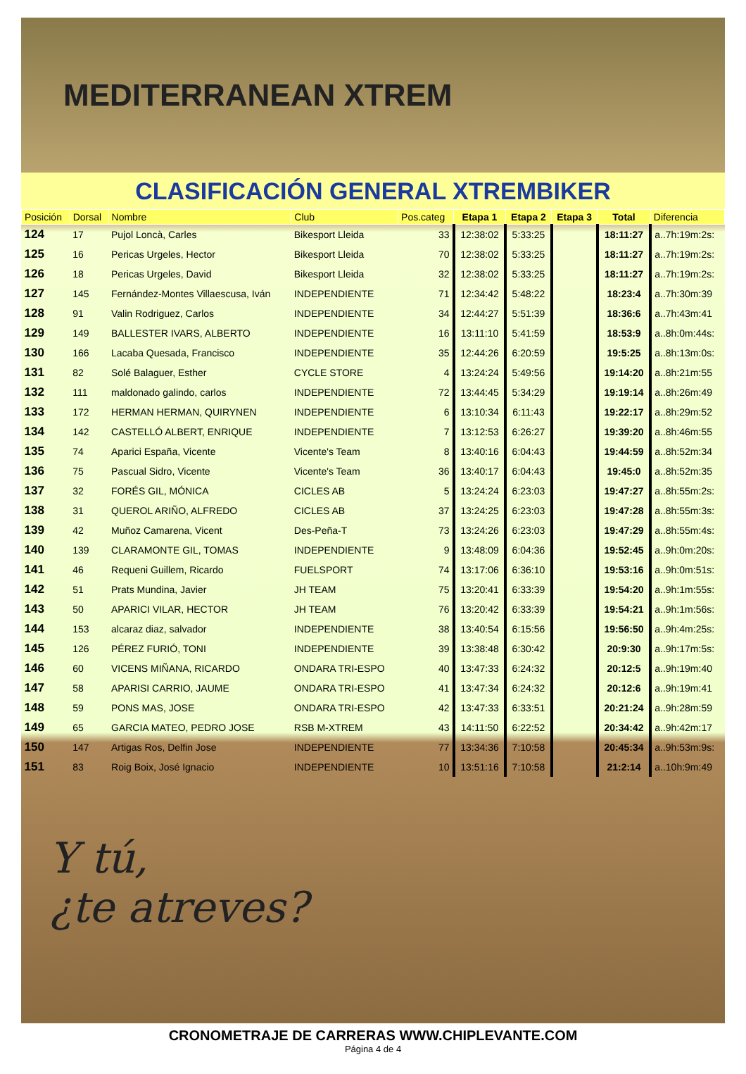MEDITERRANEAN XTREM
CLASIFICACIÓN GENERAL XTREMBIKER
| Posición | Dorsal | Nombre | Club | Pos.categ | Etapa 1 | Etapa 2 | Etapa 3 | Total | Diferencia |
| --- | --- | --- | --- | --- | --- | --- | --- | --- | --- |
| 124 | 17 | Pujol Loncà, Carles | Bikesport Lleida | 33 | 12:38:02 | 5:33:25 | | 18:11:27 | a..7h:19m:2s: |
| 125 | 16 | Pericas Urgeles, Hector | Bikesport Lleida | 70 | 12:38:02 | 5:33:25 | | 18:11:27 | a..7h:19m:2s: |
| 126 | 18 | Pericas Urgeles, David | Bikesport Lleida | 32 | 12:38:02 | 5:33:25 | | 18:11:27 | a..7h:19m:2s: |
| 127 | 145 | Fernández-Montes Villaescusa, Iván | INDEPENDIENTE | 71 | 12:34:42 | 5:48:22 | | 18:23:4 | a..7h:30m:39 |
| 128 | 91 | Valin Rodriguez, Carlos | INDEPENDIENTE | 34 | 12:44:27 | 5:51:39 | | 18:36:6 | a..7h:43m:41 |
| 129 | 149 | BALLESTER IVARS, ALBERTO | INDEPENDIENTE | 16 | 13:11:10 | 5:41:59 | | 18:53:9 | a..8h:0m:44s: |
| 130 | 166 | Lacaba Quesada, Francisco | INDEPENDIENTE | 35 | 12:44:26 | 6:20:59 | | 19:5:25 | a..8h:13m:0s: |
| 131 | 82 | Solé Balaguer, Esther | CYCLE STORE | 4 | 13:24:24 | 5:49:56 | | 19:14:20 | a..8h:21m:55 |
| 132 | 111 | maldonado galindo, carlos | INDEPENDIENTE | 72 | 13:44:45 | 5:34:29 | | 19:19:14 | a..8h:26m:49 |
| 133 | 172 | HERMAN HERMAN, QUIRYNEN | INDEPENDIENTE | 6 | 13:10:34 | 6:11:43 | | 19:22:17 | a..8h:29m:52 |
| 134 | 142 | CASTELLÓ ALBERT, ENRIQUE | INDEPENDIENTE | 7 | 13:12:53 | 6:26:27 | | 19:39:20 | a..8h:46m:55 |
| 135 | 74 | Aparici España, Vicente | Vicente's Team | 8 | 13:40:16 | 6:04:43 | | 19:44:59 | a..8h:52m:34 |
| 136 | 75 | Pascual Sidro, Vicente | Vicente's Team | 36 | 13:40:17 | 6:04:43 | | 19:45:0 | a..8h:52m:35 |
| 137 | 32 | FORÉS GIL, MÓNICA | CICLES AB | 5 | 13:24:24 | 6:23:03 | | 19:47:27 | a..8h:55m:2s: |
| 138 | 31 | QUEROL ARIÑO, ALFREDO | CICLES AB | 37 | 13:24:25 | 6:23:03 | | 19:47:28 | a..8h:55m:3s: |
| 139 | 42 | Muñoz Camarena, Vicent | Des-Peña-T | 73 | 13:24:26 | 6:23:03 | | 19:47:29 | a..8h:55m:4s: |
| 140 | 139 | CLARAMONTE GIL, TOMAS | INDEPENDIENTE | 9 | 13:48:09 | 6:04:36 | | 19:52:45 | a..9h:0m:20s: |
| 141 | 46 | Requeni Guillem, Ricardo | FUELSPORT | 74 | 13:17:06 | 6:36:10 | | 19:53:16 | a..9h:0m:51s: |
| 142 | 51 | Prats Mundina, Javier | JH TEAM | 75 | 13:20:41 | 6:33:39 | | 19:54:20 | a..9h:1m:55s: |
| 143 | 50 | APARICI VILAR, HECTOR | JH TEAM | 76 | 13:20:42 | 6:33:39 | | 19:54:21 | a..9h:1m:56s: |
| 144 | 153 | alcaraz diaz, salvador | INDEPENDIENTE | 38 | 13:40:54 | 6:15:56 | | 19:56:50 | a..9h:4m:25s: |
| 145 | 126 | PÉREZ FURIÓ, TONI | INDEPENDIENTE | 39 | 13:38:48 | 6:30:42 | | 20:9:30 | a..9h:17m:5s: |
| 146 | 60 | VICENS MIÑANA, RICARDO | ONDARA TRI-ESPO | 40 | 13:47:33 | 6:24:32 | | 20:12:5 | a..9h:19m:40 |
| 147 | 58 | APARISI CARRIO, JAUME | ONDARA TRI-ESPO | 41 | 13:47:34 | 6:24:32 | | 20:12:6 | a..9h:19m:41 |
| 148 | 59 | PONS MAS, JOSE | ONDARA TRI-ESPO | 42 | 13:47:33 | 6:33:51 | | 20:21:24 | a..9h:28m:59 |
| 149 | 65 | GARCIA MATEO, PEDRO JOSE | RSB M-XTREM | 43 | 14:11:50 | 6:22:52 | | 20:34:42 | a..9h:42m:17 |
| 150 | 147 | Artigas Ros, Delfin Jose | INDEPENDIENTE | 77 | 13:34:36 | 7:10:58 | | 20:45:34 | a..9h:53m:9s: |
| 151 | 83 | Roig Boix, José Ignacio | INDEPENDIENTE | 10 | 13:51:16 | 7:10:58 | | 21:2:14 | a..10h:9m:49 |
Y tú,
¿te atreves?
CRONOMETRAJE DE CARRERAS WWW.CHIPLEVANTE.COM
Página 4 de 4